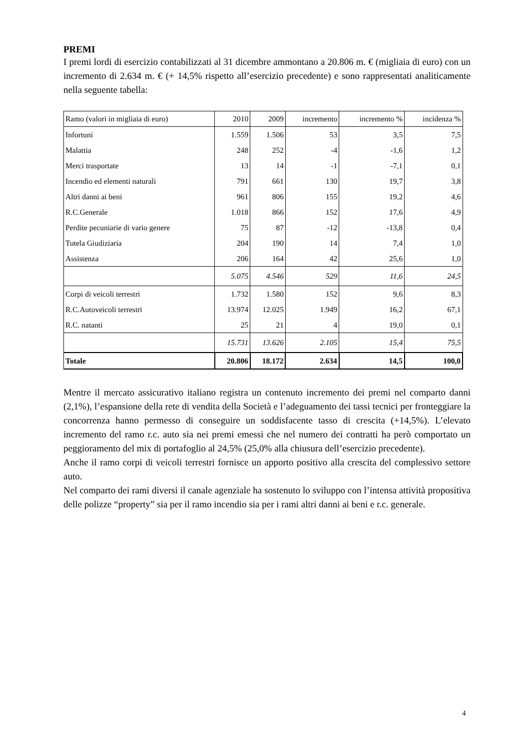PREMI
I premi lordi di esercizio contabilizzati al 31 dicembre ammontano a 20.806 m. € (migliaia di euro) con un incremento di 2.634 m. € (+ 14,5% rispetto all’esercizio precedente) e sono rappresentati analiticamente nella seguente tabella:
| Ramo (valori in migliaia di euro) | 2010 | 2009 | incremento | incremento % | incidenza % |
| --- | --- | --- | --- | --- | --- |
| Infortuni | 1.559 | 1.506 | 53 | 3,5 | 7,5 |
| Malattia | 248 | 252 | -4 | -1,6 | 1,2 |
| Merci trasportate | 13 | 14 | -1 | -7,1 | 0,1 |
| Incendio ed elementi naturali | 791 | 661 | 130 | 19,7 | 3,8 |
| Altri danni ai beni | 961 | 806 | 155 | 19,2 | 4,6 |
| R.C.Generale | 1.018 | 866 | 152 | 17,6 | 4,9 |
| Perdite pecuniarie di vario genere | 75 | 87 | -12 | -13,8 | 0,4 |
| Tutela Giudiziaria | 204 | 190 | 14 | 7,4 | 1,0 |
| Assistenza | 206 | 164 | 42 | 25,6 | 1,0 |
| | 5.075 | 4.546 | 529 | 11,6 | 24,5 |
| Corpi di veicoli terrestri | 1.732 | 1.580 | 152 | 9,6 | 8,3 |
| R.C.Autoveicoli terrestri | 13.974 | 12.025 | 1.949 | 16,2 | 67,1 |
| R.C. natanti | 25 | 21 | 4 | 19,0 | 0,1 |
| | 15.731 | 13.626 | 2.105 | 15,4 | 75,5 |
| Totale | 20.806 | 18.172 | 2.634 | 14,5 | 100,0 |
Mentre il mercato assicurativo italiano registra un contenuto incremento dei premi nel comparto danni (2,1%), l’espansione della rete di vendita della Società e l’adeguamento dei tassi tecnici per fronteggiare la concorrenza hanno permesso di conseguire un soddisfacente tasso di crescita (+14,5%). L’elevato incremento del ramo r.c. auto sia nei premi emessi che nel numero dei contratti ha però comportato un peggioramento del mix di portafoglio al 24,5% (25,0% alla chiusura dell’esercizio precedente).
Anche il ramo corpi di veicoli terrestri fornisce un apporto positivo alla crescita del complessivo settore auto.
Nel comparto dei rami diversi il canale agenziale ha sostenuto lo sviluppo con l’intensa attività propositiva delle polizze “property” sia per il ramo incendio sia per i rami altri danni ai beni e r.c. generale.
4